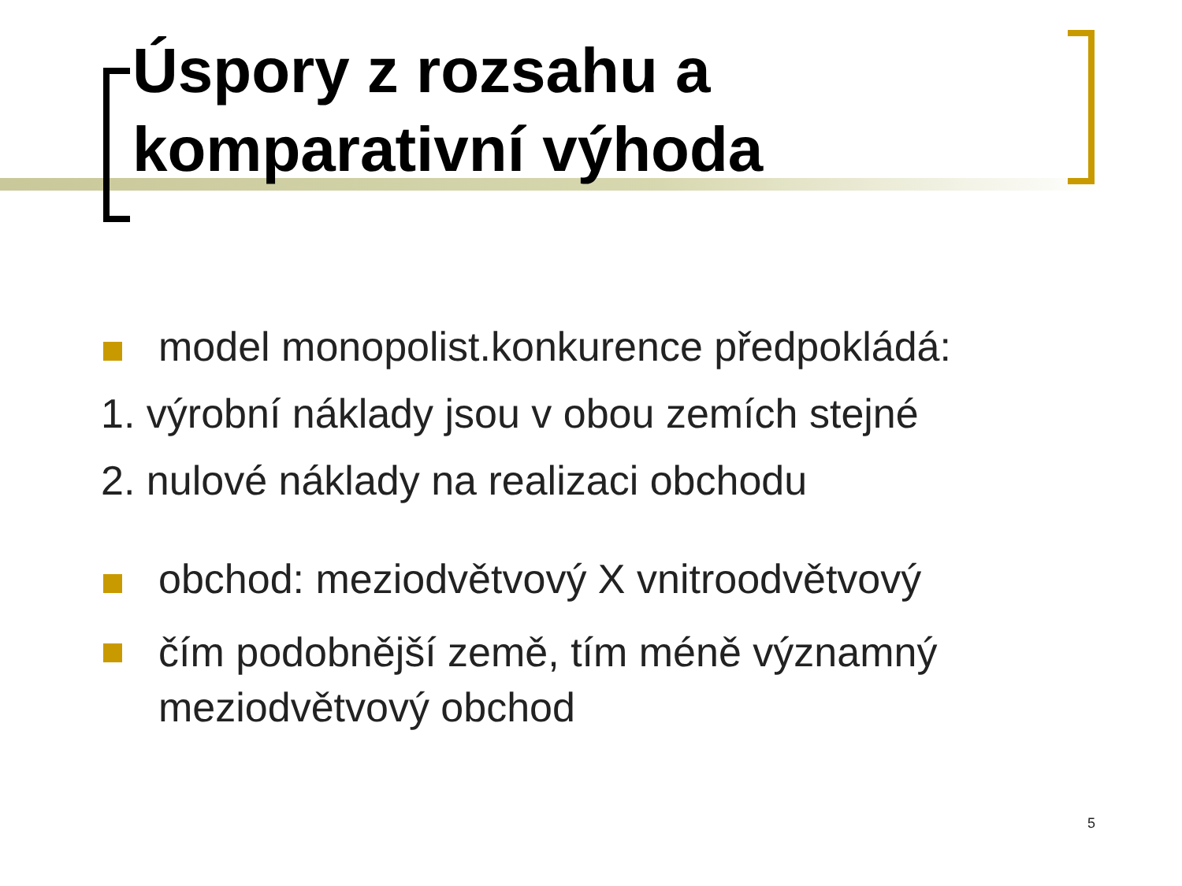Úspory z rozsahu a
komparativní výhoda
model monopolist.konkurence předpokládá:
1. výrobní náklady jsou v obou zemích stejné
2. nulové náklady na realizaci obchodu
obchod: meziodvětvový X vnitroodvětvový
čím podobnější země, tím méně významný meziodvětvový obchod
5